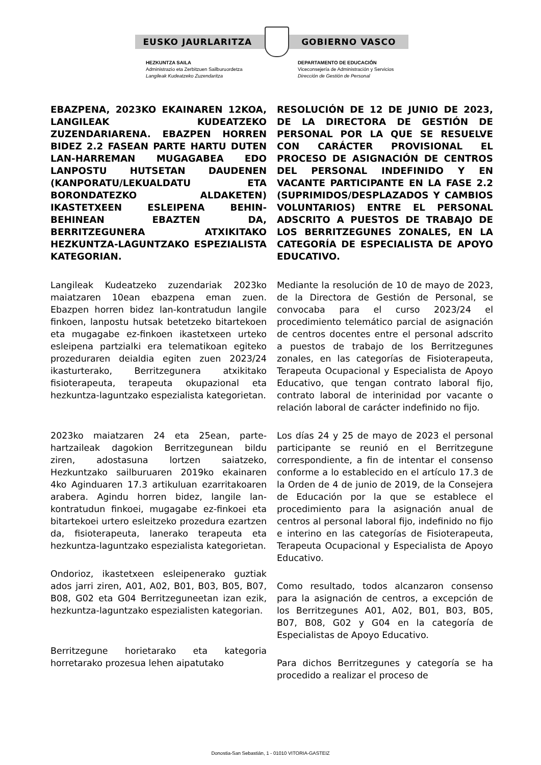EUSKO JAURLARITZA GOBIERNO VASCO
HEZKUNTZA SAILA
Administrazio eta Zerbitzuen Sailburuordetza
Langileak Kudeatzeko Zuzendaritza
DEPARTAMENTO DE EDUCACIÓN
Viceconsejería de Administración y Servicios
Dirección de Gestión de Personal
EBAZPENA, 2023KO EKAINAREN 12KOA, LANGILEAK KUDEATZEKO ZUZENDARIARENA. EBAZPEN HORREN BIDEZ 2.2 FASEAN PARTE HARTU DUTEN LAN-HARREMAN MUGAGABEA EDO LANPOSTU HUTSETAN DAUDENEN (KANPORATU/LEKUALDATU ETA BORONDATEZKO ALDAKETEN) IKASTETXEEN ESLEIPENA BEHIN-BEHINEAN EBAZTEN DA, BERRITZEGUNERA ATXIKITAKO HEZKUNTZA-LAGUNTZAKO ESPEZIALISTA KATEGORIAN.
Langileak Kudeatzeko zuzendariak 2023ko maiatzaren 10ean ebazpena eman zuen. Ebazpen horren bidez lan-kontratudun langile finkoen, lanpostu hutsak betetzeko bitartekoen eta mugagabe ez-finkoen ikastetxeen urteko esleipena partzialki era telematikoan egiteko prozeduraren deialdia egiten zuen 2023/24 ikasturterako, Berritzegunera atxikitako fisioterapeuta, terapeuta okupazional eta hezkuntza-laguntzako espezialista kategorietan.
2023ko maiatzaren 24 eta 25ean, parte-hartzaileak dagokion Berritzegunean bildu ziren, adostasuna lortzen saiatzeko, Hezkuntzako sailburuaren 2019ko ekainaren 4ko Aginduaren 17.3 artikuluan ezarritakoaren arabera. Agindu horren bidez, langile lan-kontratudun finkoei, mugagabe ez-finkoei eta bitartekoei urtero esleitzeko prozedura ezartzen da, fisioterapeuta, lanerako terapeuta eta hezkuntza-laguntzako espezialista kategorietan.
Ondorioz, ikastetxeen esleipenerako guztiak ados jarri ziren, A01, A02, B01, B03, B05, B07, B08, G02 eta G04 Berritzeguneetan izan ezik, hezkuntza-laguntzako espezialisten kategorian.
Berritzegune horietarako eta kategoria horretarako prozesua lehen aipatutako
RESOLUCIÓN DE 12 DE JUNIO DE 2023, DE LA DIRECTORA DE GESTIÓN DE PERSONAL POR LA QUE SE RESUELVE CON CARÁCTER PROVISIONAL EL PROCESO DE ASIGNACIÓN DE CENTROS DEL PERSONAL INDEFINIDO Y EN VACANTE PARTICIPANTE EN LA FASE 2.2 (SUPRIMIDOS/DESPLAZADOS Y CAMBIOS VOLUNTARIOS) ENTRE EL PERSONAL ADSCRITO A PUESTOS DE TRABAJO DE LOS BERRITZEGUNES ZONALES, EN LA CATEGORÍA DE ESPECIALISTA DE APOYO EDUCATIVO.
Mediante la resolución de 10 de mayo de 2023, de la Directora de Gestión de Personal, se convocaba para el curso 2023/24 el procedimiento telemático parcial de asignación de centros docentes entre el personal adscrito a puestos de trabajo de los Berritzegunes zonales, en las categorías de Fisioterapeuta, Terapeuta Ocupacional y Especialista de Apoyo Educativo, que tengan contrato laboral fijo, contrato laboral de interinidad por vacante o relación laboral de carácter indefinido no fijo.
Los días 24 y 25 de mayo de 2023 el personal participante se reunió en el Berritzegune correspondiente, a fin de intentar el consenso conforme a lo establecido en el artículo 17.3 de la Orden de 4 de junio de 2019, de la Consejera de Educación por la que se establece el procedimiento para la asignación anual de centros al personal laboral fijo, indefinido no fijo e interino en las categorías de Fisioterapeuta, Terapeuta Ocupacional y Especialista de Apoyo Educativo.
Como resultado, todos alcanzaron consenso para la asignación de centros, a excepción de los Berritzegunes A01, A02, B01, B03, B05, B07, B08, G02 y G04 en la categoría de Especialistas de Apoyo Educativo.
Para dichos Berritzegunes y categoría se ha procedido a realizar el proceso de
Donostia-San Sebastián, 1 - 01010 VITORIA-GASTEIZ